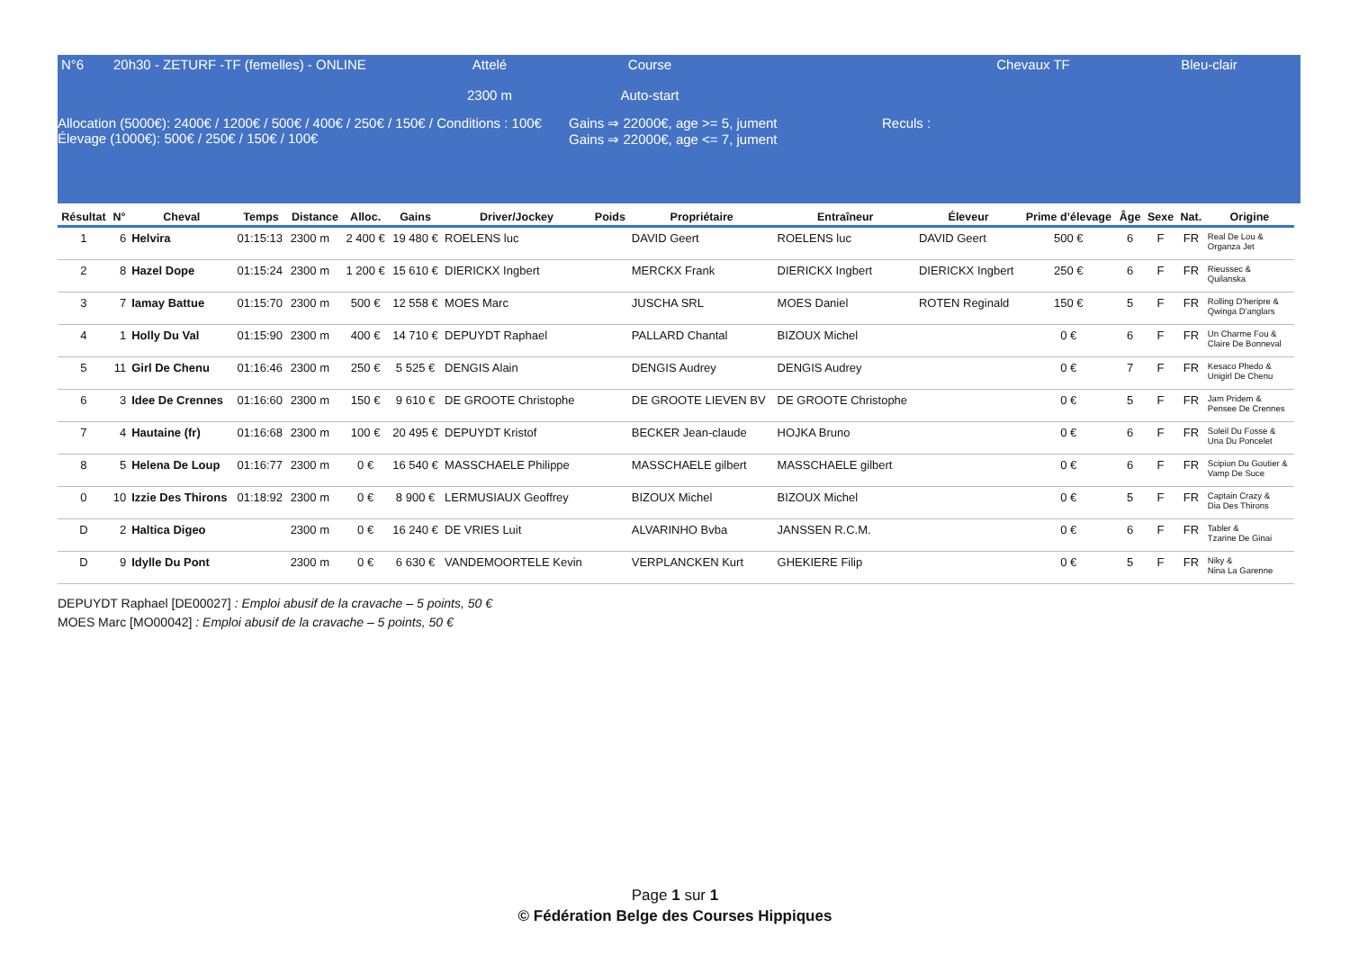| N°6 | 20h30 - ZETURF -TF (femelles) - ONLINE | Attelé 2300 m | Course Auto-start | | Chevaux TF | Bleu-clair |
| Allocation (5000€): 2400€ / 1200€ / 500€ / 400€ / 250€ / 150€ / Conditions : 100€ Élevage (1000€): 500€ / 250€ / 150€ / 100€ | Gains ⇒ 22000€, age >= 5, jument Gains ⇒ 22000€, age <= 7, jument | Reculs : |
| Résultat | N° | Cheval | Temps | Distance | Alloc. | Gains | Driver/Jockey | Poids | Propriétaire | Entraîneur | Éleveur | Prime d’élevage | Âge | Sexe | Nat. | Origine |
| --- | --- | --- | --- | --- | --- | --- | --- | --- | --- | --- | --- | --- | --- | --- | --- | --- |
| 1 | 6 | Helvira | 01:15:13 | 2300 m | 2 400 € | 19 480 € | ROELENS luc | | DAVID Geert | ROELENS luc | DAVID Geert | 500 € | 6 | F | FR | Real De Lou & Organza Jet |
| 2 | 8 | Hazel Dope | 01:15:24 | 2300 m | 1 200 € | 15 610 € | DIERICKX Ingbert | | MERCKX Frank | DIERICKX Ingbert | DIERICKX Ingbert | 250 € | 6 | F | FR | Rieussec & Quilanska |
| 3 | 7 | Iamay Battue | 01:15:70 | 2300 m | 500 € | 12 558 € | MOES Marc | | JUSCHA SRL | MOES Daniel | ROTEN Reginald | 150 € | 5 | F | FR | Rolling D'heripre & Qwinga D'anglars |
| 4 | 1 | Holly Du Val | 01:15:90 | 2300 m | 400 € | 14 710 € | DEPUYDT Raphael | | PALLARD Chantal | BIZOUX Michel | | 0 € | 6 | F | FR | Un Charme Fou & Claire De Bonneval |
| 5 | 11 | Girl De Chenu | 01:16:46 | 2300 m | 250 € | 5 525 € | DENGIS Alain | | DENGIS Audrey | DENGIS Audrey | | 0 € | 7 | F | FR | Kesaco Phedo & Unigirl De Chenu |
| 6 | 3 | Idee De Crennes | 01:16:60 | 2300 m | 150 € | 9 610 € | DE GROOTE Christophe | | DE GROOTE LIEVEN BV | DE GROOTE Christophe | | 0 € | 5 | F | FR | Jam Pridem & Pensee De Crennes |
| 7 | 4 | Hautaine (fr) | 01:16:68 | 2300 m | 100 € | 20 495 € | DEPUYDT Kristof | | BECKER Jean-claude | HOJKA Bruno | | 0 € | 6 | F | FR | Soleil Du Fosse & Una Du Poncelet |
| 8 | 5 | Helena De Loup | 01:16:77 | 2300 m | 0 € | 16 540 € | MASSCHAELE Philippe | | MASSCHAELE gilbert | MASSCHAELE gilbert | | 0 € | 6 | F | FR | Scipion Du Goutier & Vamp De Suce |
| 0 | 10 | Izzie Des Thirons | 01:18:92 | 2300 m | 0 € | 8 900 € | LERMUSIAUX Geoffrey | | BIZOUX Michel | BIZOUX Michel | | 0 € | 5 | F | FR | Captain Crazy & Dia Des Thirons |
| D | 2 | Haltica Digeo | | 2300 m | 0 € | 16 240 € | DE VRIES Luit | | ALVARINHO Bvba | JANSSEN R.C.M. | | 0 € | 6 | F | FR | Tabler & Tzarine De Ginai |
| D | 9 | Idylle Du Pont | | 2300 m | 0 € | 6 630 € | VANDEMOORTELE Kevin | | VERPLANCKEN Kurt | GHEKIERE Filip | | 0 € | 5 | F | FR | Niky & Nina La Garenne |
DEPUYDT Raphael [DE00027] : Emploi abusif de la cravache – 5 points, 50 €
MOES Marc [MO00042] : Emploi abusif de la cravache – 5 points, 50 €
Page 1 sur 1
© Fédération Belge des Courses Hippiques